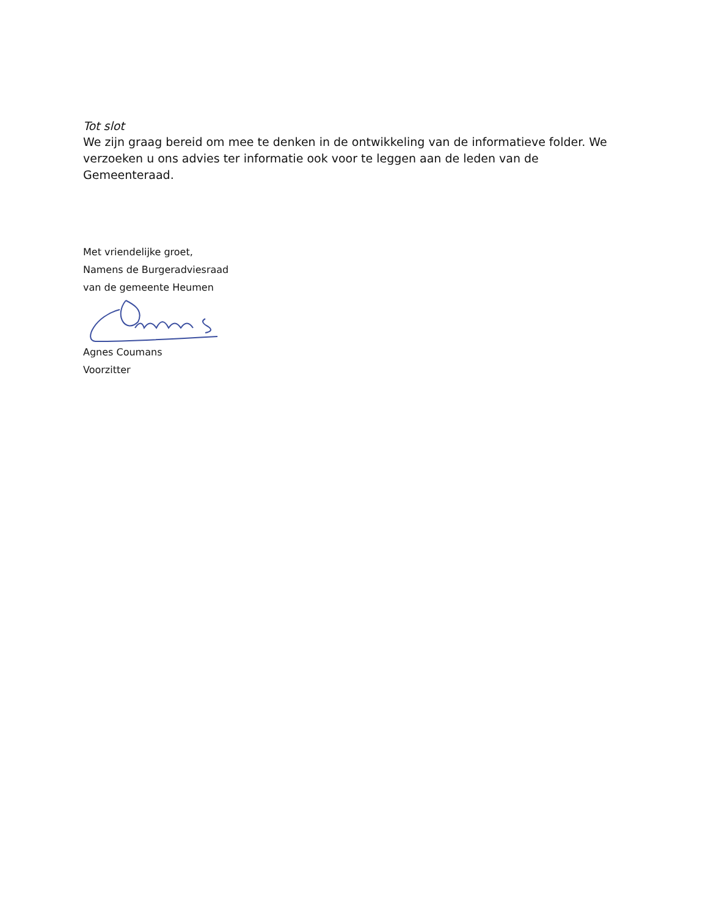Tot slot
We zijn graag bereid om mee te denken in de ontwikkeling van de informatieve folder. We verzoeken u ons advies ter informatie ook voor te leggen aan de leden van de Gemeenteraad.
Met vriendelijke groet,
Namens de Burgeradviesraad
van de gemeente Heumen
Agnes Coumans
Voorzitter